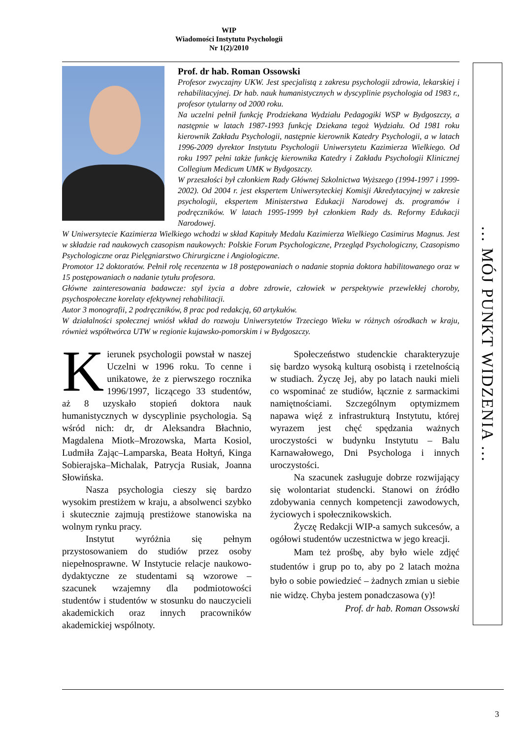WIP
Wiadomości Instytutu Psychologii
Nr 1(2)/2010
Prof. dr hab. Roman Ossowski
Profesor zwyczajny UKW. Jest specjalistą z zakresu psychologii zdrowia, lekarskiej i rehabilitacyjnej. Dr hab. nauk humanistycznych w dyscyplinie psychologia od 1983 r., profesor tytularny od 2000 roku.
Na uczelni pełnił funkcję Prodziekana Wydziału Pedagogiki WSP w Bydgoszczy, a następnie w latach 1987-1993 funkcję Dziekana tegoż Wydziału. Od 1981 roku kierownik Zakładu Psychologii, następnie kierownik Katedry Psychologii, a w latach 1996-2009 dyrektor Instytutu Psychologii Uniwersytetu Kazimierza Wielkiego. Od roku 1997 pełni także funkcję kierownika Katedry i Zakładu Psychologii Klinicznej Collegium Medicum UMK w Bydgoszczy.
W przeszłości był członkiem Rady Głównej Szkolnictwa Wyższego (1994-1997 i 1999-2002). Od 2004 r. jest ekspertem Uniwersyteckiej Komisji Akredytacyjnej w zakresie psychologii, ekspertem Ministerstwa Edukacji Narodowej ds. programów i podręczników. W latach 1995-1999 był członkiem Rady ds. Reformy Edukacji Narodowej.
W Uniwersytecie Kazimierza Wielkiego wchodzi w skład Kapituły Medalu Kazimierza Wielkiego Casimirus Magnus. Jest w składzie rad naukowych czasopism naukowych: Polskie Forum Psychologiczne, Przegląd Psychologiczny, Czasopismo Psychologiczne oraz Pielęgniarstwo Chirurgiczne i Angiologiczne.
Promotor 12 doktoratów. Pełnił rolę recenzenta w 18 postępowaniach o nadanie stopnia doktora habilitowanego oraz w 15 postępowaniach o nadanie tytułu profesora.
Główne zainteresowania badawcze: styl życia a dobre zdrowie, człowiek w perspektywie przewlekłej choroby, psychospołeczne korelaty efektywnej rehabilitacji.
Autor 3 monografii, 2 podręczników, 8 prac pod redakcją, 60 artykułów.
W działalności społecznej wniósł wkład do rozwoju Uniwersytetów Trzeciego Wieku w różnych ośrodkach w kraju, również współtwórca UTW w regionie kujawsko-pomorskim i w Bydgoszczy.
Kierunek psychologii powstał w naszej Uczelni w 1996 roku. To cenne i unikatowe, że z pierwszego rocznika 1996/1997, liczącego 33 studentów, aż 8 uzyskało stopień doktora nauk humanistycznych w dyscyplinie psychologia. Są wśród nich: dr, dr Aleksandra Błachnio, Magdalena Miotk–Mrozowska, Marta Kosiol, Ludmiła Zając–Lamparska, Beata Hołtyń, Kinga Sobierajska–Michalak, Patrycja Rusiak, Joanna Słowińska.
Nasza psychologia cieszy się bardzo wysokim prestiżem w kraju, a absolwenci szybko i skutecznie zajmują prestiżowe stanowiska na wolnym rynku pracy.
Instytut wyróżnia się pełnym przystosowaniem do studiów przez osoby niepełnosprawne. W Instytucie relacje naukowo-dydaktyczne ze studentami są wzorowe – szacunek wzajemny dla podmiotowości studentów i studentów w stosunku do nauczycieli akademickich oraz innych pracowników akademickiej wspólnoty.
Społeczeństwo studenckie charakteryzuje się bardzo wysoką kulturą osobistą i rzetelnością w studiach. Życzę Jej, aby po latach nauki mieli co wspominać ze studiów, łącznie z sarmackimi namiętnościami. Szczególnym optymizmem napawa więź z infrastrukturą Instytutu, której wyrazem jest chęć spędzania ważnych uroczystości w budynku Instytutu – Balu Karnawałowego, Dni Psychologa i innych uroczystości.
Na szacunek zasługuje dobrze rozwijający się wolontariat studencki. Stanowi on źródło zdobywania cennych kompetencji zawodowych, życiowych i społecznikowskich.
Życzę Redakcji WIP-a samych sukcesów, a ogółowi studentów uczestnictwa w jego kreacji.
Mam też prośbę, aby było wiele zdjęć studentów i grup po to, aby po 2 latach można było o sobie powiedzieć – żadnych zmian u siebie nie widzę. Chyba jestem ponadczasowa (y)!
Prof. dr hab. Roman Ossowski
… MÓJ PUNKT WIDZENIA …
3